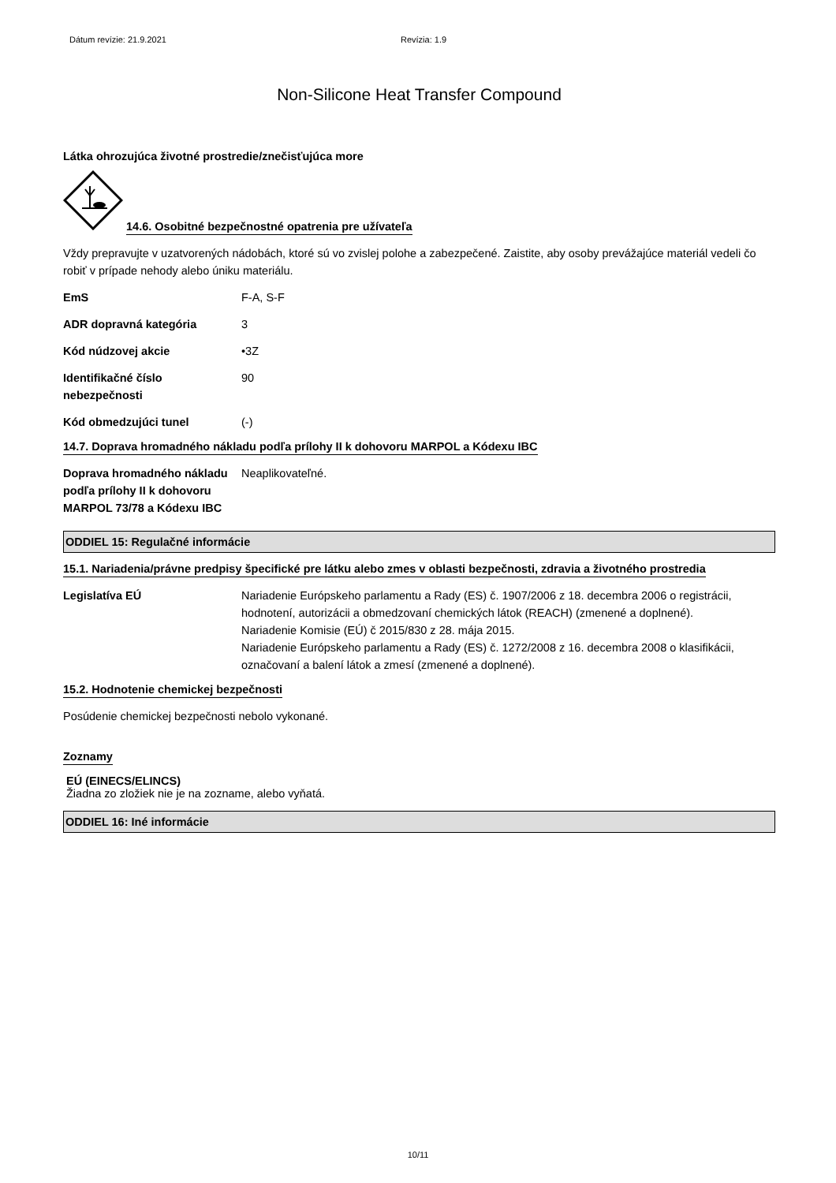Dátum revízie: 21.9.2021 Revízia: 1.9
Non-Silicone Heat Transfer Compound
Látka ohrozujúca životné prostredie/znečisťujúca more
14.6. Osobitné bezpečnostné opatrenia pre užívateľa
Vždy prepravujte v uzatvorených nádobách, ktoré sú vo zvislej polohe a zabezpečené. Zaistite, aby osoby prevážajúce materiál vedeli čo robiť v prípade nehody alebo úniku materiálu.
| EmS | F-A, S-F |
| ADR dopravná kategória | 3 |
| Kód núdzovej akcie | •3Z |
| Identifikačné číslo nebezpečnosti | 90 |
| Kód obmedzujúci tunel | (-) |
14.7. Doprava hromadného nákladu podľa prílohy II k dohovoru MARPOL a Kódexu IBC
| Doprava hromadného nákladu podľa prílohy II k dohovoru MARPOL 73/78 a Kódexu IBC | Neaplikovateľné. |
ODDIEL 15: Regulačné informácie
15.1. Nariadenia/právne predpisy špecifické pre látku alebo zmes v oblasti bezpečnosti, zdravia a životného prostredia
| Legislatíva EÚ | Nariadenie Európskeho parlamentu a Rady (ES) č. 1907/2006 z 18. decembra 2006 o registrácii, hodnotení, autorizácii a obmedzovaní chemických látok (REACH) (zmenené a doplnené). Nariadenie Komisie (EÚ) č 2015/830 z 28. mája 2015. Nariadenie Európskeho parlamentu a Rady (ES) č. 1272/2008 z 16. decembra 2008 o klasifikácii, označovaní a balení látok a zmesí (zmenené a doplnené). |
15.2. Hodnotenie chemickej bezpečnosti
Posúdenie chemickej bezpečnosti nebolo vykonané.
Zoznamy
EÚ (EINECS/ELINCS)
Žiadna zo zložiek nie je na zozname, alebo vyňatá.
ODDIEL 16: Iné informácie
10/11